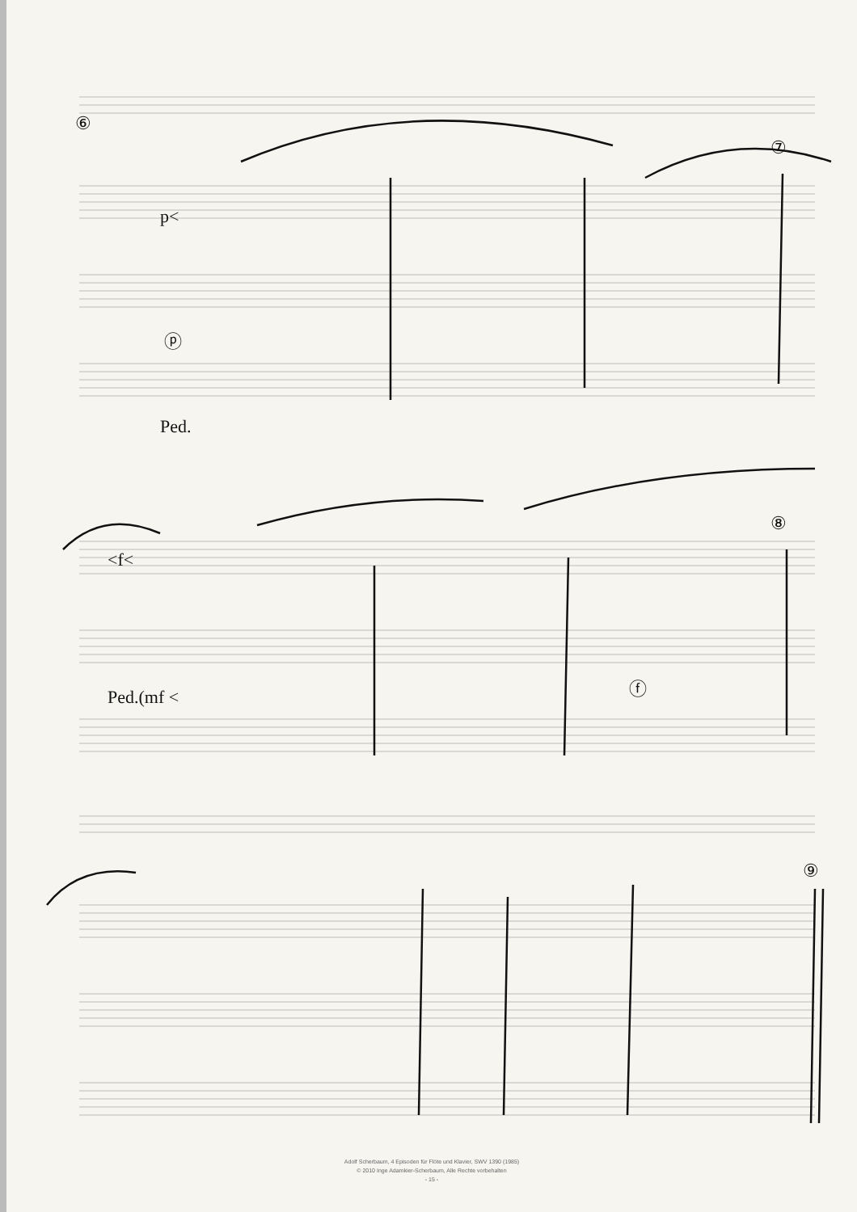⑥
⑦
⑧
⑨
p<
Ped.
Ped.(mf <
<f<
ⓕ
ⓟ
Adolf Scherbaum, 4 Episoden für Flöte und Klavier, SWV 1390 (1985)
© 2010 Inge Adamkier-Scherbaum, Alle Rechte vorbehalten
- 15 -